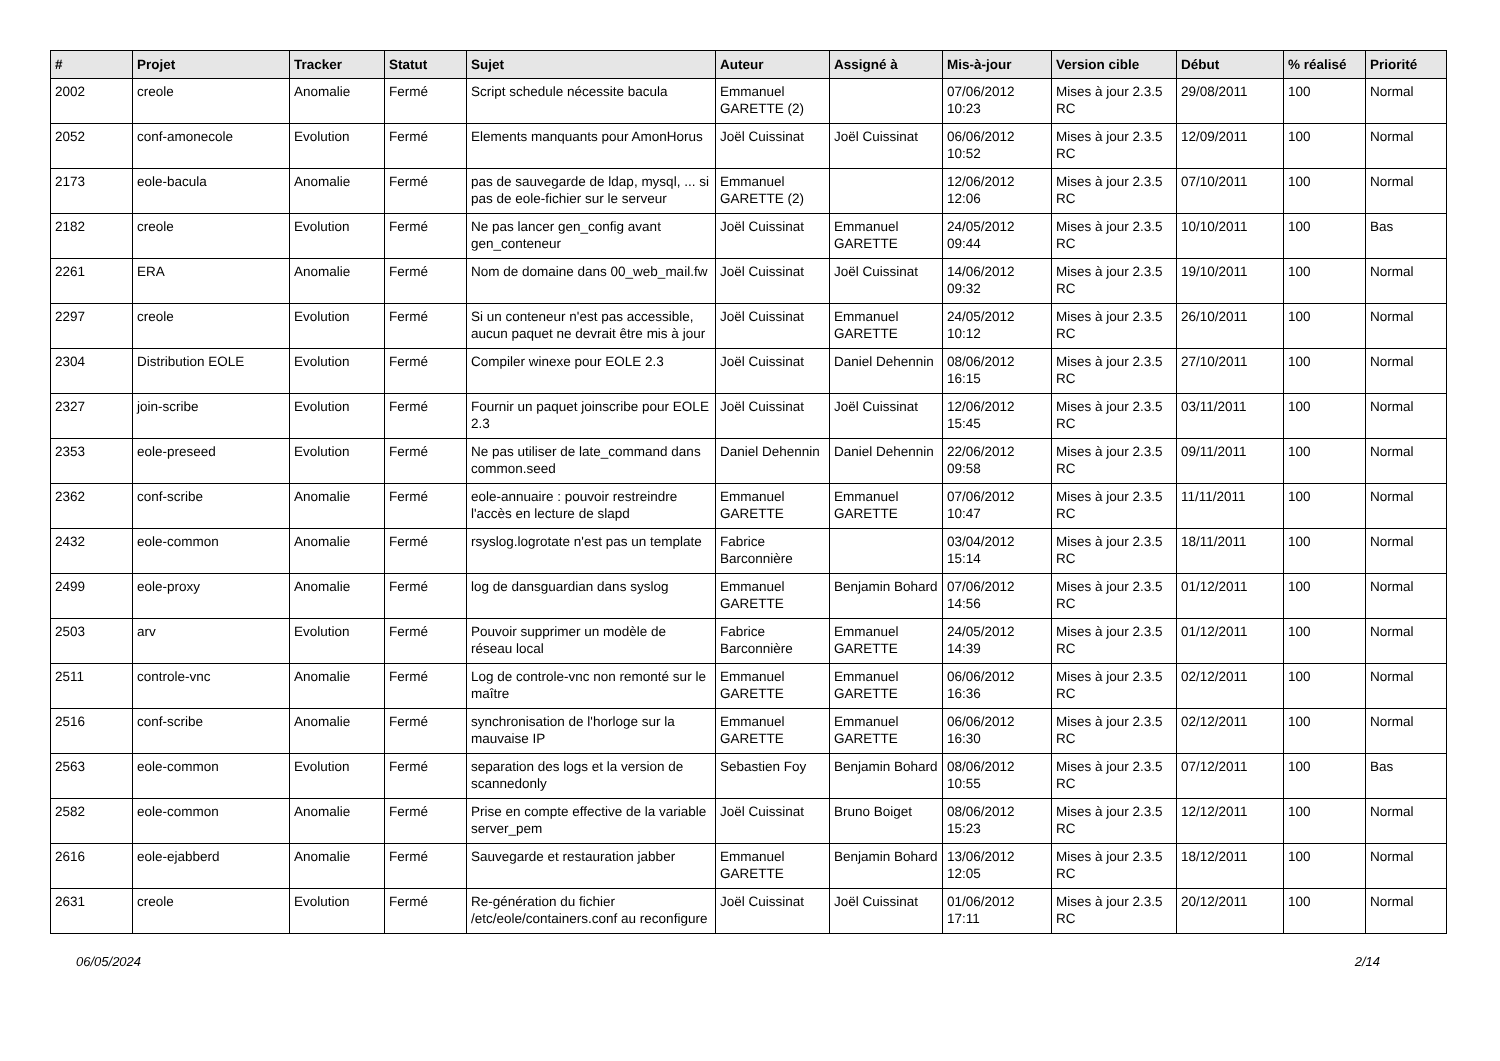| # | Projet | Tracker | Statut | Sujet | Auteur | Assigné à | Mis-à-jour | Version cible | Début | % réalisé | Priorité |
| --- | --- | --- | --- | --- | --- | --- | --- | --- | --- | --- | --- |
| 2002 | creole | Anomalie | Fermé | Script schedule nécessite bacula | Emmanuel GARETTE (2) | | 07/06/2012 10:23 | Mises à jour 2.3.5 RC | 29/08/2011 | 100 | Normal |
| 2052 | conf-amonecole | Evolution | Fermé | Elements manquants pour AmonHorus | Joël Cuissinat | Joël Cuissinat | 06/06/2012 10:52 | Mises à jour 2.3.5 RC | 12/09/2011 | 100 | Normal |
| 2173 | eole-bacula | Anomalie | Fermé | pas de sauvegarde de ldap, mysql, ... si pas de eole-fichier sur le serveur | Emmanuel GARETTE (2) | | 12/06/2012 12:06 | Mises à jour 2.3.5 RC | 07/10/2011 | 100 | Normal |
| 2182 | creole | Evolution | Fermé | Ne pas lancer gen_config avant gen_conteneur | Joël Cuissinat | Emmanuel GARETTE | 24/05/2012 09:44 | Mises à jour 2.3.5 RC | 10/10/2011 | 100 | Bas |
| 2261 | ERA | Anomalie | Fermé | Nom de domaine dans 00_web_mail.fw | Joël Cuissinat | Joël Cuissinat | 14/06/2012 09:32 | Mises à jour 2.3.5 RC | 19/10/2011 | 100 | Normal |
| 2297 | creole | Evolution | Fermé | Si un conteneur n'est pas accessible, aucun paquet ne devrait être mis à jour | Joël Cuissinat | Emmanuel GARETTE | 24/05/2012 10:12 | Mises à jour 2.3.5 RC | 26/10/2011 | 100 | Normal |
| 2304 | Distribution EOLE | Evolution | Fermé | Compiler winexe pour EOLE 2.3 | Joël Cuissinat | Daniel Dehennin | 08/06/2012 16:15 | Mises à jour 2.3.5 RC | 27/10/2011 | 100 | Normal |
| 2327 | join-scribe | Evolution | Fermé | Fournir un paquet joinscribe pour EOLE 2.3 | Joël Cuissinat | Joël Cuissinat | 12/06/2012 15:45 | Mises à jour 2.3.5 RC | 03/11/2011 | 100 | Normal |
| 2353 | eole-preseed | Evolution | Fermé | Ne pas utiliser de late_command dans common.seed | Daniel Dehennin | Daniel Dehennin | 22/06/2012 09:58 | Mises à jour 2.3.5 RC | 09/11/2011 | 100 | Normal |
| 2362 | conf-scribe | Anomalie | Fermé | eole-annuaire : pouvoir restreindre l'accès en lecture de slapd | Emmanuel GARETTE | Emmanuel GARETTE | 07/06/2012 10:47 | Mises à jour 2.3.5 RC | 11/11/2011 | 100 | Normal |
| 2432 | eole-common | Anomalie | Fermé | rsyslog.logrotate n'est pas un template | Fabrice Barconnière | | 03/04/2012 15:14 | Mises à jour 2.3.5 RC | 18/11/2011 | 100 | Normal |
| 2499 | eole-proxy | Anomalie | Fermé | log de dansguardian dans syslog | Emmanuel GARETTE | Benjamin Bohard | 07/06/2012 14:56 | Mises à jour 2.3.5 RC | 01/12/2011 | 100 | Normal |
| 2503 | arv | Evolution | Fermé | Pouvoir supprimer un modèle de réseau local | Fabrice Barconnière | Emmanuel GARETTE | 24/05/2012 14:39 | Mises à jour 2.3.5 RC | 01/12/2011 | 100 | Normal |
| 2511 | controle-vnc | Anomalie | Fermé | Log de controle-vnc non remonté sur le maître | Emmanuel GARETTE | Emmanuel GARETTE | 06/06/2012 16:36 | Mises à jour 2.3.5 RC | 02/12/2011 | 100 | Normal |
| 2516 | conf-scribe | Anomalie | Fermé | synchronisation de l'horloge sur la mauvaise IP | Emmanuel GARETTE | Emmanuel GARETTE | 06/06/2012 16:30 | Mises à jour 2.3.5 RC | 02/12/2011 | 100 | Normal |
| 2563 | eole-common | Evolution | Fermé | separation des logs et la version de scannedonly | Sebastien Foy | Benjamin Bohard | 08/06/2012 10:55 | Mises à jour 2.3.5 RC | 07/12/2011 | 100 | Bas |
| 2582 | eole-common | Anomalie | Fermé | Prise en compte effective de la variable server_pem | Joël Cuissinat | Bruno Boiget | 08/06/2012 15:23 | Mises à jour 2.3.5 RC | 12/12/2011 | 100 | Normal |
| 2616 | eole-ejabberd | Anomalie | Fermé | Sauvegarde et restauration jabber | Emmanuel GARETTE | Benjamin Bohard | 13/06/2012 12:05 | Mises à jour 2.3.5 RC | 18/12/2011 | 100 | Normal |
| 2631 | creole | Evolution | Fermé | Re-génération du fichier /etc/eole/containers.conf au reconfigure | Joël Cuissinat | Joël Cuissinat | 01/06/2012 17:11 | Mises à jour 2.3.5 RC | 20/12/2011 | 100 | Normal |
06/05/2024 2/14